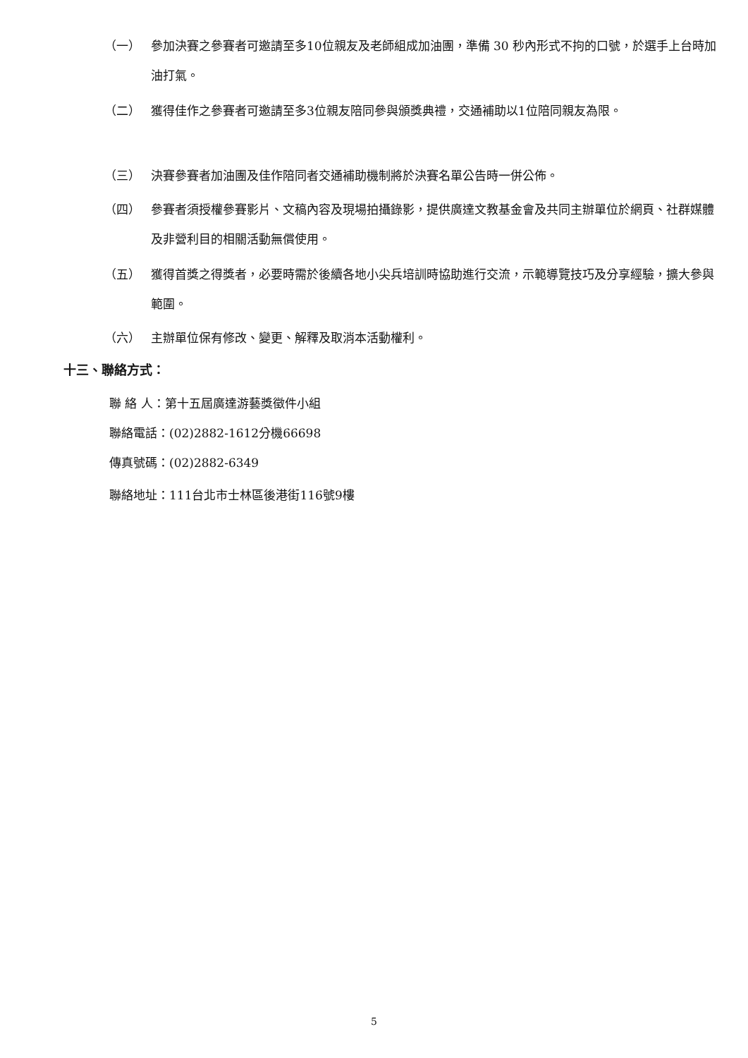（一） 參加決賽之參賽者可邀請至多10位親友及老師組成加油團，準備 30 秒內形式不拘的口號，於選手上台時加油打氣。
（二） 獲得佳作之參賽者可邀請至多3位親友陪同參與頒獎典禮，交通補助以1位陪同親友為限。
（三） 決賽參賽者加油團及佳作陪同者交通補助機制將於決賽名單公告時一併公佈。
（四） 參賽者須授權參賽影片、文稿內容及現場拍攝錄影，提供廣達文教基金會及共同主辦單位於網頁、社群媒體及非營利目的相關活動無償使用。
（五） 獲得首獎之得獎者，必要時需於後續各地小尖兵培訓時協助進行交流，示範導覽技巧及分享經驗，擴大參與範圍。
（六） 主辦單位保有修改、變更、解釋及取消本活動權利。
十三、聯絡方式：
聯 絡 人：第十五屆廣達游藝獎徵件小組
聯絡電話：(02)2882-1612分機66698
傳真號碼：(02)2882-6349
聯絡地址：111台北市士林區後港街116號9樓
5